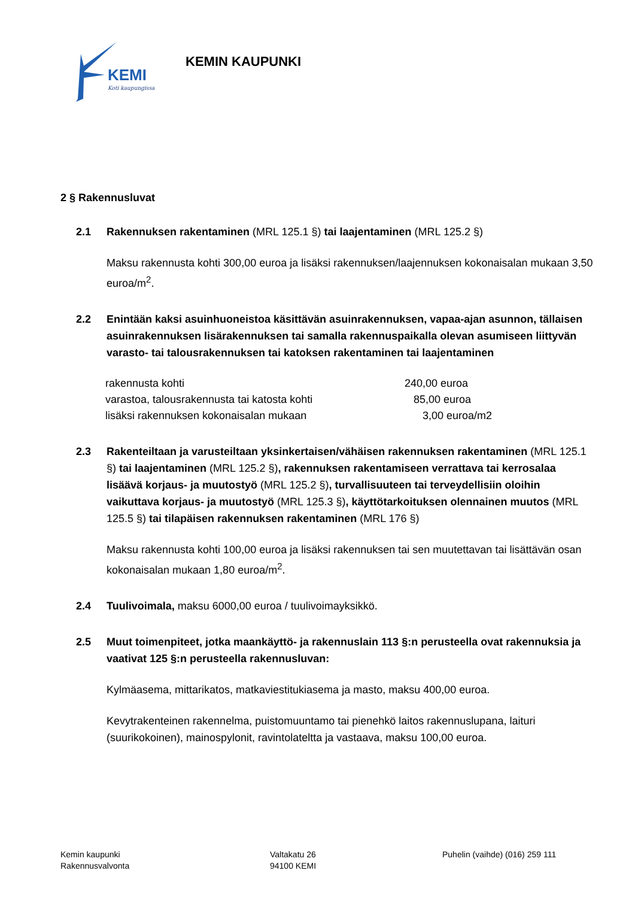KEMI
Koti kaupungissa
KEMIN KAUPUNKI
2 § Rakennusluvat
2.1 Rakennuksen rakentaminen (MRL 125.1 §) tai laajentaminen (MRL 125.2 §)
Maksu rakennusta kohti 300,00 euroa ja lisäksi rakennuksen/laajennuksen kokonaisalan mukaan 3,50 euroa/m<sup>2</sup>.
2.2 Enintään kaksi asuinhuoneistoa käsittävän asuinrakennuksen, vapaa-ajan asunnon, tällaisen asuinrakennuksen lisärakennuksen tai samalla rakennuspaikalla olevan asumiseen liittyvän varasto- tai talousrakennuksen tai katoksen rakentaminen tai laajentaminen
| rakennusta kohti | 240,00 euroa |
| varastoa, talousrakennusta tai katosta kohti | 85,00 euroa |
| lisäksi rakennuksen kokonaisalan mukaan | 3,00 euroa/m2 |
2.3 Rakenteiltaan ja varusteiltaan yksinkertaisen/vähäisen rakennuksen rakentaminen (MRL 125.1 §) tai laajentaminen (MRL 125.2 §), rakennuksen rakentamiseen verrattava tai kerrosalaa lisäävä korjaus- ja muutostyö (MRL 125.2 §), turvallisuuteen tai terveydellisiin oloihin vaikuttava korjaus- ja muutostyö (MRL 125.3 §), käyttötarkoituksen olennainen muutos (MRL 125.5 §) tai tilapäisen rakennuksen rakentaminen (MRL 176 §)
Maksu rakennusta kohti 100,00 euroa ja lisäksi rakennuksen tai sen muutettavan tai lisättävän osan kokonaisalan mukaan 1,80 euroa/m<sup>2</sup>.
2.4 Tuulivoimala, maksu 6000,00 euroa / tuulivoimayksikkö.
2.5 Muut toimenpiteet, jotka maankäyttö- ja rakennuslain 113 §:n perusteella ovat rakennuksia ja vaativat 125 §:n perusteella rakennusluvan:
Kylmäasema, mittarikatos, matkaviestitukiasema ja masto, maksu 400,00 euroa.
Kevytrakenteinen rakennelma, puistomuuntamo tai pienehkö laitos rakennuslupana, laituri (suurikokoinen), mainospylonit, ravintolateltta ja vastaava, maksu 100,00 euroa.
Kemin kaupunki
Rakennusvalvonta
Valtakatu 26
94100 KEMI
Puhelin (vaihde) (016) 259 111